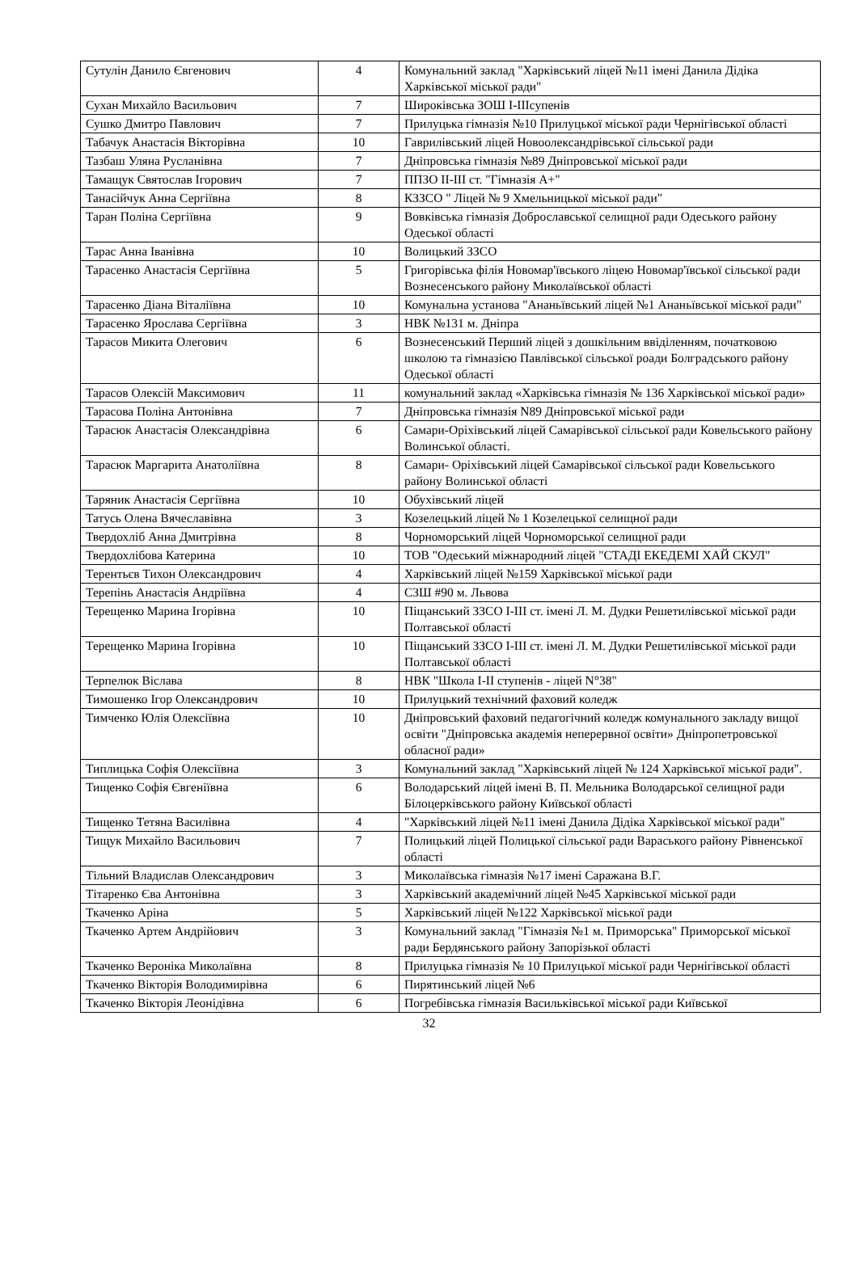| Сутулін Данило Євгенович | 4 | Комунальний заклад "Харківський ліцей №11 імені Данила Дідіка Харківської міської ради" |
| Сухан Михайло Васильович | 7 | Широківська ЗОШ І-ІІІсупенів |
| Сушко Дмитро Павлович | 7 | Прилуцька гімназія №10 Прилуцької міської ради Чернігівської області |
| Табачук Анастасія Вікторівна | 10 | Гаврилівський ліцей Новоолександрівської сільської ради |
| Тазбаш Уляна Русланівна | 7 | Дніпровська гімназія №89 Дніпровської міської ради |
| Тамащук Святослав Ігорович | 7 | ППЗО ІІ-ІІІ ст. "Гімназія А+" |
| Танасійчук Анна Сергіївна | 8 | КЗЗСО " Ліцей № 9 Хмельницької міської ради" |
| Таран Поліна Сергіївна | 9 | Вовківська гімназія Доброславської селищної ради Одеського району Одеської області |
| Тарас Анна Іванівна | 10 | Волицький ЗЗСО |
| Тарасенко Анастасія Сергіївна | 5 | Григорівська філія Новомар'ївського ліцею Новомар'ївської сільської ради Вознесенського району Миколаївської області |
| Тарасенко Діана Віталіївна | 10 | Комунальна установа "Ананьївський ліцей №1 Ананьївської міської ради" |
| Тарасенко Ярослава Сергіївна | 3 | НВК №131 м. Дніпра |
| Тарасов Микита Олегович | 6 | Вознесенський Перший ліцей з дошкільним ввіділенням, початковою школою та гімназією Павлівської сільської роади Болградського району Одеської області |
| Тарасов Олексій Максимович | 11 | комунальний заклад «Харківська гімназія № 136 Харківської міської ради» |
| Тарасова Поліна Антонівна | 7 | Дніпровська гімназія N89 Дніпровської міської ради |
| Тарасюк Анастасія Олександрівна | 6 | Самари-Оріхівський ліцей Самарівської сільської ради Ковельського району Волинської області. |
| Тарасюк Маргарита Анатоліївна | 8 | Самари- Оріхівський ліцей Самарівської сільської ради Ковельського району Волинської області |
| Таряник Анастасія Сергіївна | 10 | Обухівський ліцей |
| Татусь Олена Вячеславівна | 3 | Козелецький ліцей № 1 Козелецької селищної ради |
| Твердохліб Анна Дмитрівна | 8 | Чорноморський ліцей Чорноморської селищної ради |
| Твердохлібова Катерина | 10 | ТОВ "Одеський міжнародний ліцей "СТАДІ ЕКЕДЕМІ ХАЙ СКУЛ" |
| Терентьєв Тихон Олександрович | 4 | Харківський ліцей №159 Харківської міської ради |
| Терепінь Анастасія Андріївна | 4 | СЗШ #90 м. Львова |
| Терещенко Марина Ігорівна | 10 | Піщанський ЗЗСО І-ІІІ ст. імені Л. М. Дудки Решетилівської міської ради Полтавської області |
| Терещенко Марина Ігорівна | 10 | Піщанський ЗЗСО І-ІІІ ст. імені Л. М. Дудки Решетилівської міської ради Полтавської області |
| Терпелюк Віслава | 8 | НВК "Школа І-ІІ ступенів - ліцей N°38" |
| Тимошенко Ігор Олександрович | 10 | Прилуцький технічний фаховий коледж |
| Тимченко Юлія Олексіївна | 10 | Дніпровський фаховий педагогічний коледж комунального закладу вищої освіти "Дніпровська академія неперервної освіти» Дніпропетровської обласної ради» |
| Типлицька Софія Олексіївна | 3 | Комунальний заклад "Харківський ліцей № 124 Харківської міської ради". |
| Тищенко Софія Євгеніївна | 6 | Володарський ліцей імені В. П. Мельника Володарської селищної ради Білоцерківського району Київської області |
| Тищенко Тетяна Василівна | 4 | "Харківський ліцей №11 імені Данила Дідіка Харківської міської ради" |
| Тищук Михайло Васильович | 7 | Полицький ліцей Полицької сільської ради Вараського району Рівненської області |
| Тільний Владислав Олександрович | 3 | Миколаївська гімназія №17 імені Саражана В.Г. |
| Тітаренко Єва Антонівна | 3 | Харківський академічний ліцей №45 Харківської міської ради |
| Ткаченко Аріна | 5 | Харківський ліцей №122 Харківської міської ради |
| Ткаченко Артем Андрійович | 3 | Комунальний заклад "Гімназія №1 м. Приморська" Приморської міської ради Бердянського району Запорізької області |
| Ткаченко Вероніка Миколаївна | 8 | Прилуцька гімназія № 10 Прилуцької міської ради Чернігівської області |
| Ткаченко Вікторія Володимирівна | 6 | Пирятинський ліцей №6 |
| Ткаченко Вікторія Леонідівна | 6 | Погребівська гімназія Васильківської міської ради Київської |
32